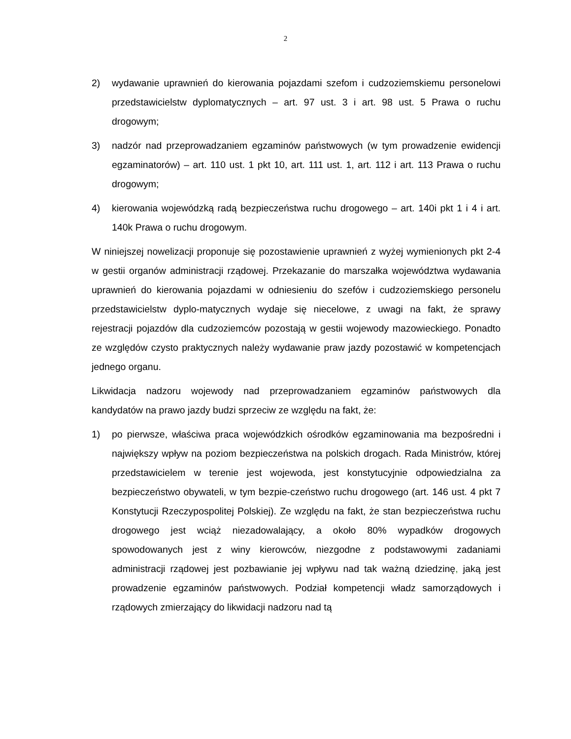2
2) wydawanie uprawnień do kierowania pojazdami szefom i cudzoziemskiemu personelowi przedstawicielstw dyplomatycznych – art. 97 ust. 3 i art. 98 ust. 5 Prawa o ruchu drogowym;
3) nadzór nad przeprowadzaniem egzaminów państwowych (w tym prowadzenie ewidencji egzaminatorów) – art. 110 ust. 1 pkt 10, art. 111 ust. 1, art. 112 i art. 113 Prawa o ruchu drogowym;
4) kierowania wojewódzką radą bezpieczeństwa ruchu drogowego – art. 140i pkt 1 i 4 i art. 140k Prawa o ruchu drogowym.
W niniejszej nowelizacji proponuje się pozostawienie uprawnień z wyżej wymienionych pkt 2-4 w gestii organów administracji rządowej. Przekazanie do marszałka województwa wydawania uprawnień do kierowania pojazdami w odniesieniu do szefów i cudzoziemskiego personelu przedstawicielstw dyplo-matycznych wydaje się niecelowe, z uwagi na fakt, że sprawy rejestracji pojazdów dla cudzoziemców pozostają w gestii wojewody mazowieckiego. Ponadto ze względów czysto praktycznych należy wydawanie praw jazdy pozostawić w kompetencjach jednego organu.
Likwidacja nadzoru wojewody nad przeprowadzaniem egzaminów państwowych dla kandydatów na prawo jazdy budzi sprzeciw ze względu na fakt, że:
1) po pierwsze, właściwa praca wojewódzkich ośrodków egzaminowania ma bezpośredni i największy wpływ na poziom bezpieczeństwa na polskich drogach. Rada Ministrów, której przedstawicielem w terenie jest wojewoda, jest konstytucyjnie odpowiedzialna za bezpieczeństwo obywateli, w tym bezpie-czeństwo ruchu drogowego (art. 146 ust. 4 pkt 7 Konstytucji Rzeczypospolitej Polskiej). Ze względu na fakt, że stan bezpieczeństwa ruchu drogowego jest wciąż niezadowalający, a około 80% wypadków drogowych spowodowanych jest z winy kierowców, niezgodne z podstawowymi zadaniami administracji rządowej jest pozbawianie jej wpływu nad tak ważną dziedzinę, jaką jest prowadzenie egzaminów państwowych. Podział kompetencji władz samorządowych i rządowych zmierzający do likwidacji nadzoru nad tą